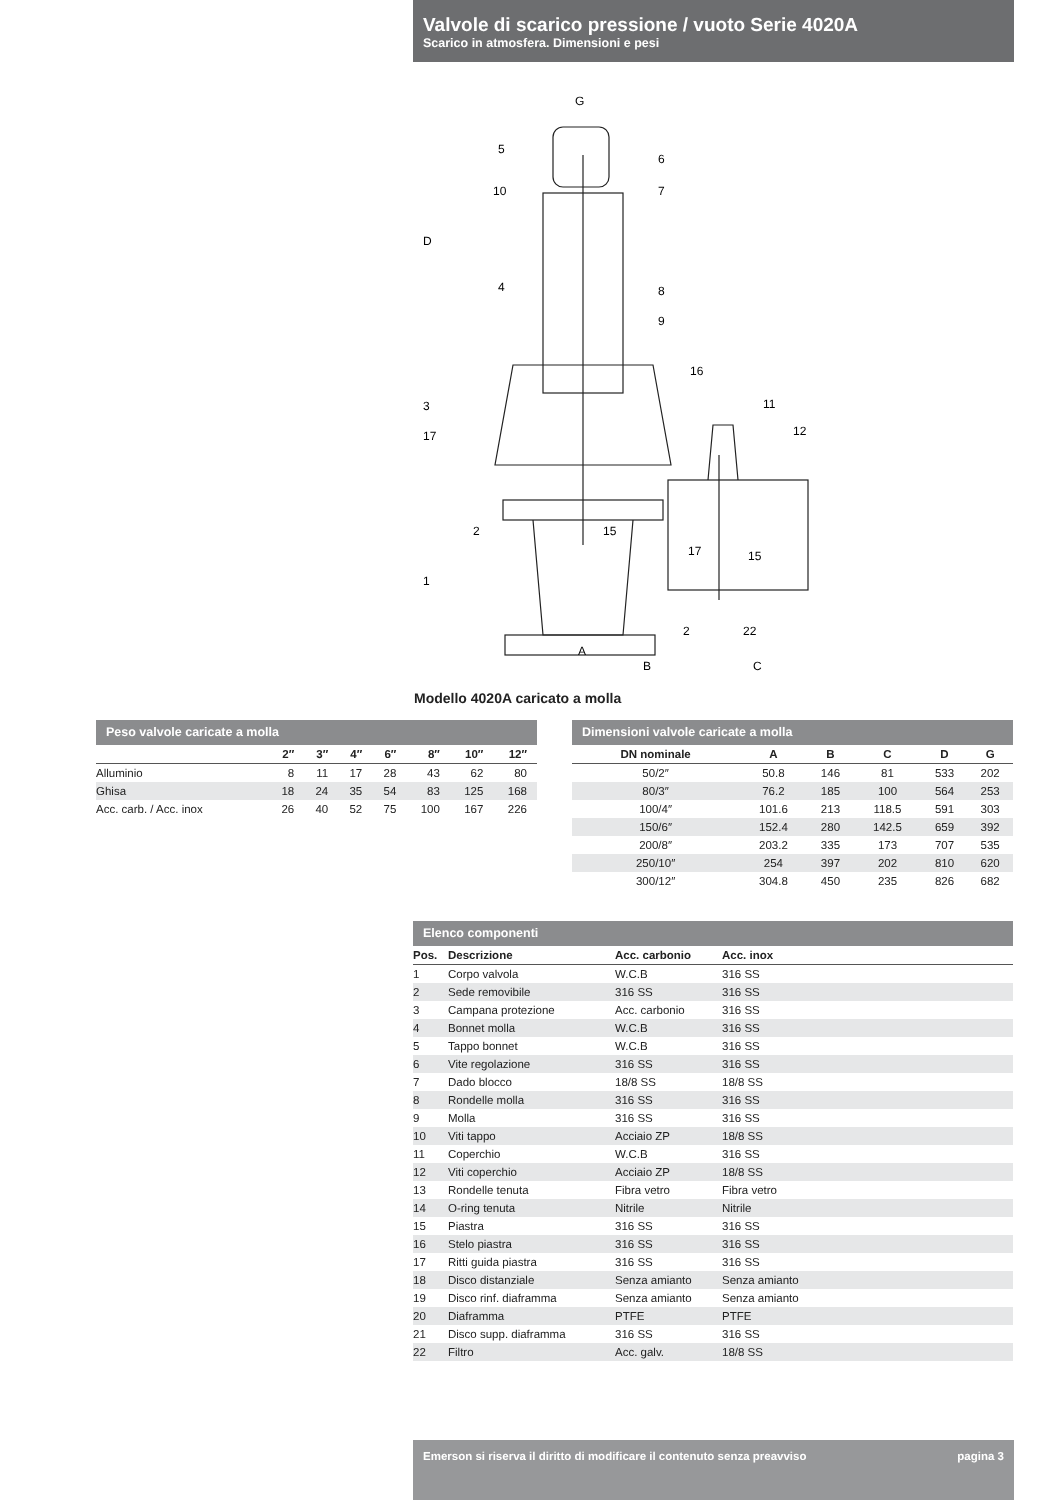Valvole di scarico pressione / vuoto Serie 4020A
Scarico in atmosfera. Dimensioni e pesi
G
D
A
B
C
5
6
10
7
4
8
9
16
3
17
11
12
2
15
1
17
15
2
22
Modello 4020A caricato a molla
Peso valvole caricate a molla
| | 2″ | 3″ | 4″ | 6″ | 8″ | 10″ | 12″ |
| --- | --- | --- | --- | --- | --- | --- | --- |
| Alluminio | 8 | 11 | 17 | 28 | 43 | 62 | 80 |
| Ghisa | 18 | 24 | 35 | 54 | 83 | 125 | 168 |
| Acc. carb. / Acc. inox | 26 | 40 | 52 | 75 | 100 | 167 | 226 |
Dimensioni valvole caricate a molla
| DN nominale | A | B | C | D | G |
| --- | --- | --- | --- | --- | --- |
| 50/2″ | 50.8 | 146 | 81 | 533 | 202 |
| 80/3″ | 76.2 | 185 | 100 | 564 | 253 |
| 100/4″ | 101.6 | 213 | 118.5 | 591 | 303 |
| 150/6″ | 152.4 | 280 | 142.5 | 659 | 392 |
| 200/8″ | 203.2 | 335 | 173 | 707 | 535 |
| 250/10″ | 254 | 397 | 202 | 810 | 620 |
| 300/12″ | 304.8 | 450 | 235 | 826 | 682 |
Elenco componenti
| Pos. | Descrizione | Acc. carbonio | Acc. inox |
| --- | --- | --- | --- |
| 1 | Corpo valvola | W.C.B | 316 SS |
| 2 | Sede removibile | 316 SS | 316 SS |
| 3 | Campana protezione | Acc. carbonio | 316 SS |
| 4 | Bonnet molla | W.C.B | 316 SS |
| 5 | Tappo bonnet | W.C.B | 316 SS |
| 6 | Vite regolazione | 316 SS | 316 SS |
| 7 | Dado blocco | 18/8 SS | 18/8 SS |
| 8 | Rondelle molla | 316 SS | 316 SS |
| 9 | Molla | 316 SS | 316 SS |
| 10 | Viti tappo | Acciaio ZP | 18/8 SS |
| 11 | Coperchio | W.C.B | 316 SS |
| 12 | Viti coperchio | Acciaio ZP | 18/8 SS |
| 13 | Rondelle tenuta | Fibra vetro | Fibra vetro |
| 14 | O-ring tenuta | Nitrile | Nitrile |
| 15 | Piastra | 316 SS | 316 SS |
| 16 | Stelo piastra | 316 SS | 316 SS |
| 17 | Ritti guida piastra | 316 SS | 316 SS |
| 18 | Disco distanziale | Senza amianto | Senza amianto |
| 19 | Disco rinf. diaframma | Senza amianto | Senza amianto |
| 20 | Diaframma | PTFE | PTFE |
| 21 | Disco supp. diaframma | 316 SS | 316 SS |
| 22 | Filtro | Acc. galv. | 18/8 SS |
Emerson si riserva il diritto di modificare il contenuto senza preavviso pagina 3